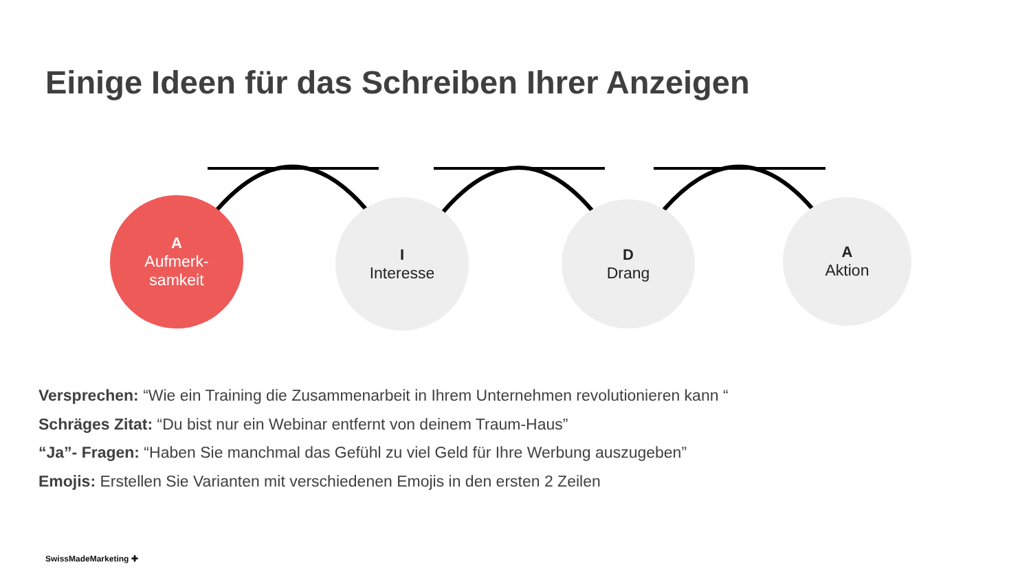Einige Ideen für das Schreiben Ihrer Anzeigen
A
Aufmerk-
samkeit
I
Interesse
D
Drang
A
Aktion
Versprechen: “Wie ein Training die Zusammenarbeit in Ihrem Unternehmen revolutionieren kann “
Schräges Zitat: “Du bist nur ein Webinar entfernt von deinem Traum-Haus”
“Ja”- Fragen: “Haben Sie manchmal das Gefühl zu viel Geld für Ihre Werbung auszugeben”
Emojis: Erstellen Sie Varianten mit verschiedenen Emojis in den ersten 2 Zeilen
SwissMadeMarketing ✚